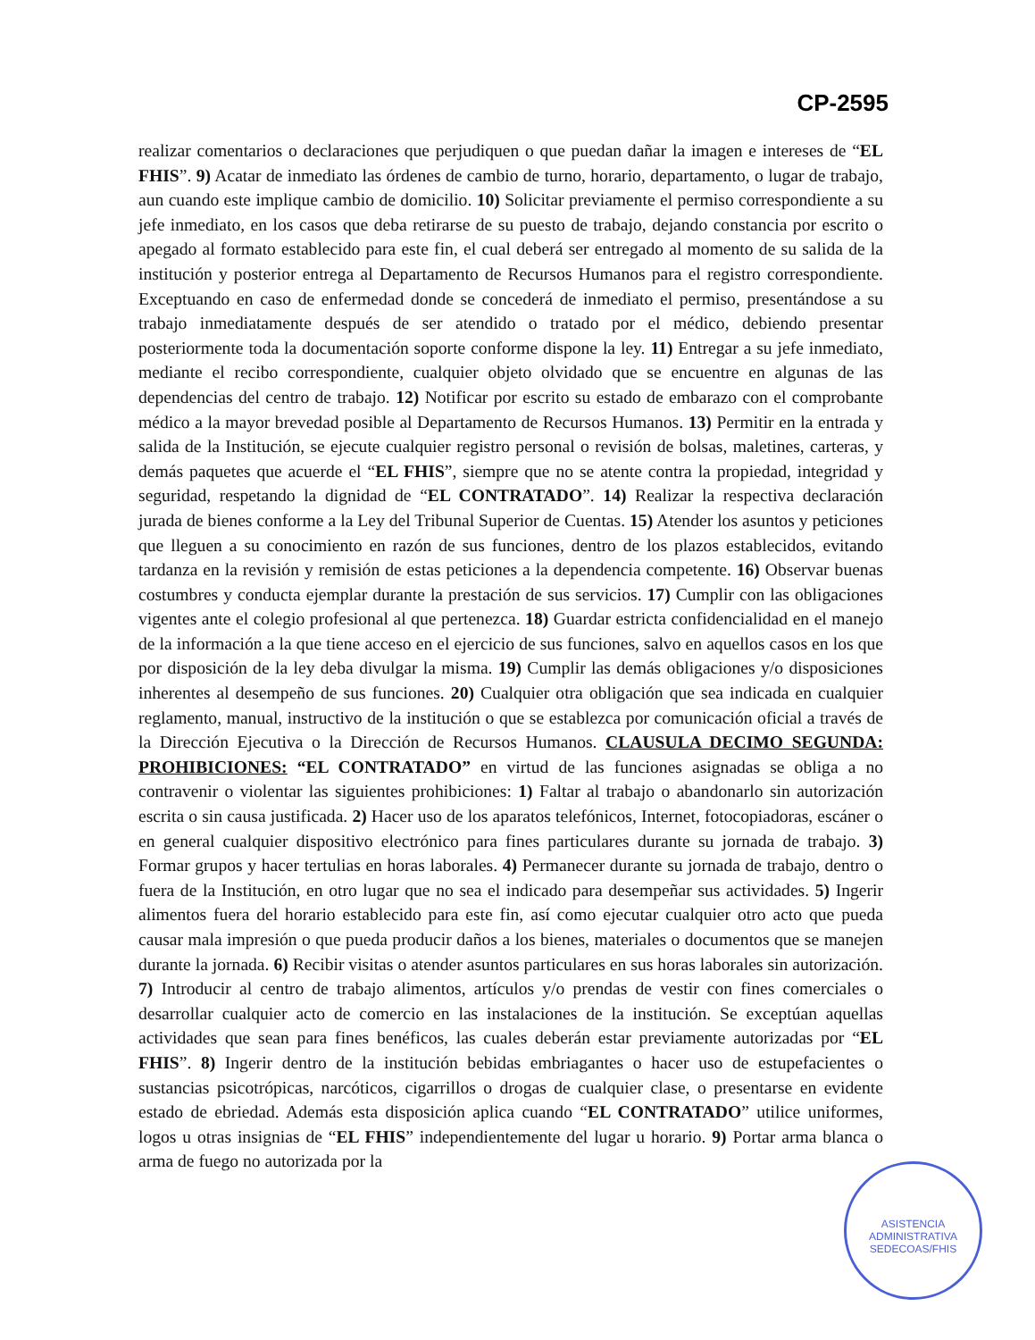CP-2595
realizar comentarios o declaraciones que perjudiquen o que puedan dañar la imagen e intereses de “EL FHIS”. 9) Acatar de inmediato las órdenes de cambio de turno, horario, departamento, o lugar de trabajo, aun cuando este implique cambio de domicilio. 10) Solicitar previamente el permiso correspondiente a su jefe inmediato, en los casos que deba retirarse de su puesto de trabajo, dejando constancia por escrito o apegado al formato establecido para este fin, el cual deberá ser entregado al momento de su salida de la institución y posterior entrega al Departamento de Recursos Humanos para el registro correspondiente. Exceptuando en caso de enfermedad donde se concederá de inmediato el permiso, presentándose a su trabajo inmediatamente después de ser atendido o tratado por el médico, debiendo presentar posteriormente toda la documentación soporte conforme dispone la ley. 11) Entregar a su jefe inmediato, mediante el recibo correspondiente, cualquier objeto olvidado que se encuentre en algunas de las dependencias del centro de trabajo. 12) Notificar por escrito su estado de embarazo con el comprobante médico a la mayor brevedad posible al Departamento de Recursos Humanos. 13) Permitir en la entrada y salida de la Institución, se ejecute cualquier registro personal o revisión de bolsas, maletines, carteras, y demás paquetes que acuerde el “EL FHIS”, siempre que no se atente contra la propiedad, integridad y seguridad, respetando la dignidad de “EL CONTRATADO”. 14) Realizar la respectiva declaración jurada de bienes conforme a la Ley del Tribunal Superior de Cuentas. 15) Atender los asuntos y peticiones que lleguen a su conocimiento en razón de sus funciones, dentro de los plazos establecidos, evitando tardanza en la revisión y remisión de estas peticiones a la dependencia competente. 16) Observar buenas costumbres y conducta ejemplar durante la prestación de sus servicios. 17) Cumplir con las obligaciones vigentes ante el colegio profesional al que pertenezca. 18) Guardar estricta confidencialidad en el manejo de la información a la que tiene acceso en el ejercicio de sus funciones, salvo en aquellos casos en los que por disposición de la ley deba divulgar la misma. 19) Cumplir las demás obligaciones y/o disposiciones inherentes al desempeño de sus funciones. 20) Cualquier otra obligación que sea indicada en cualquier reglamento, manual, instructivo de la institución o que se establezca por comunicación oficial a través de la Dirección Ejecutiva o la Dirección de Recursos Humanos. CLAUSULA DECIMO SEGUNDA: PROHIBICIONES: “EL CONTRATADO” en virtud de las funciones asignadas se obliga a no contravenir o violentar las siguientes prohibiciones: 1) Faltar al trabajo o abandonarlo sin autorización escrita o sin causa justificada. 2) Hacer uso de los aparatos telefónicos, Internet, fotocopiadoras, escáner o en general cualquier dispositivo electrónico para fines particulares durante su jornada de trabajo. 3) Formar grupos y hacer tertulias en horas laborales. 4) Permanecer durante su jornada de trabajo, dentro o fuera de la Institución, en otro lugar que no sea el indicado para desempeñar sus actividades. 5) Ingerir alimentos fuera del horario establecido para este fin, así como ejecutar cualquier otro acto que pueda causar mala impresión o que pueda producir daños a los bienes, materiales o documentos que se manejen durante la jornada. 6) Recibir visitas o atender asuntos particulares en sus horas laborales sin autorización. 7) Introducir al centro de trabajo alimentos, artículos y/o prendas de vestir con fines comerciales o desarrollar cualquier acto de comercio en las instalaciones de la institución. Se exceptúan aquellas actividades que sean para fines benéficos, las cuales deberán estar previamente autorizadas por “EL FHIS”. 8) Ingerir dentro de la institución bebidas embriagantes o hacer uso de estupefacientes o sustancias psicotrópicas, narcóticos, cigarrillos o drogas de cualquier clase, o presentarse en evidente estado de ebriedad. Además esta disposición aplica cuando “EL CONTRATADO” utilice uniformes, logos u otras insignias de “EL FHIS” independientemente del lugar u horario. 9) Portar arma blanca o arma de fuego no autorizada por la
ASISTENCIA ADMINISTRATIVA SEDECOAS/FHIS